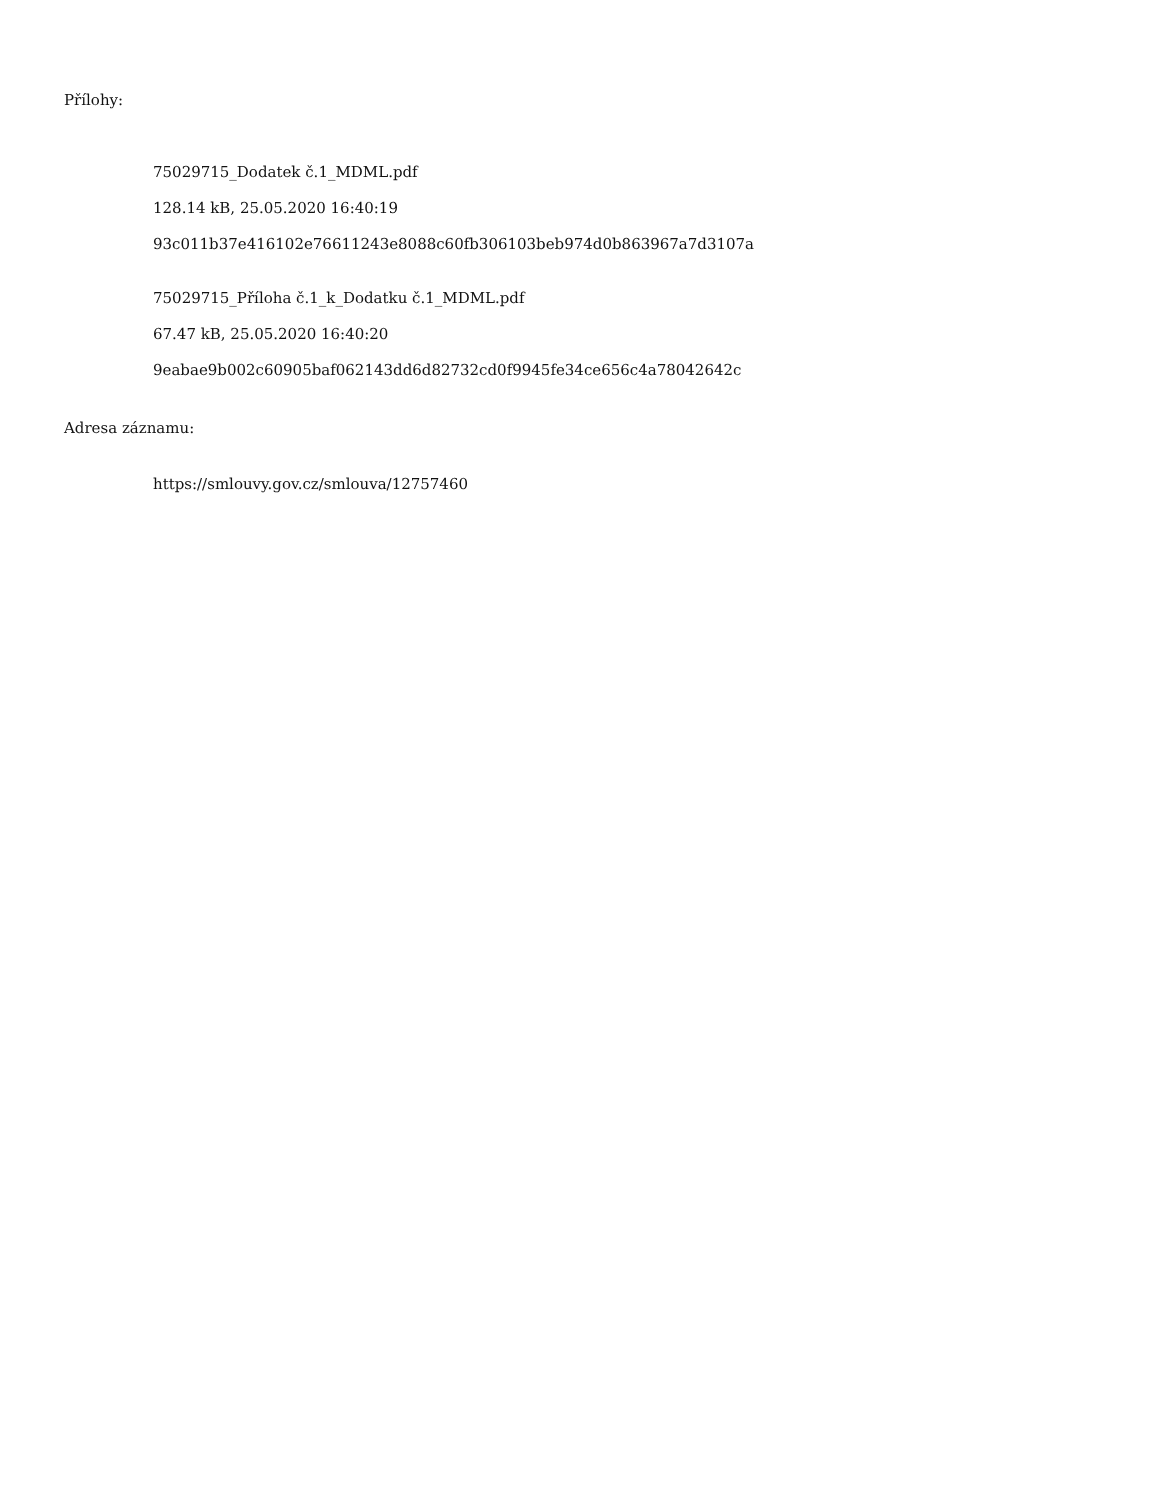Přílohy:
75029715_Dodatek č.1_MDML.pdf
128.14 kB, 25.05.2020 16:40:19
93c011b37e416102e76611243e8088c60fb306103beb974d0b863967a7d3107a
75029715_Příloha č.1_k_Dodatku č.1_MDML.pdf
67.47 kB, 25.05.2020 16:40:20
9eabae9b002c60905baf062143dd6d82732cd0f9945fe34ce656c4a78042642c
Adresa záznamu:
https://smlouvy.gov.cz/smlouva/12757460